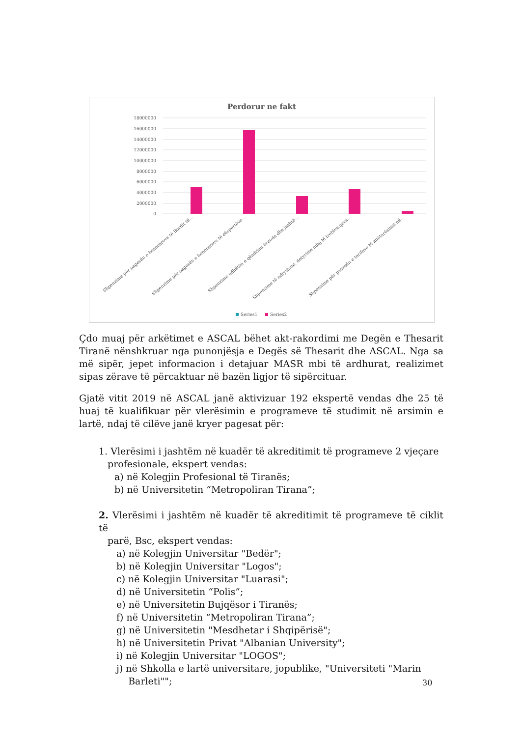Perdorur ne fakt
18000000
16000000
14000000
12000000
10000000
8000000
6000000
4000000
2000000
0
Shpenzime për pagesën e honorareve të Bordit të…
Shpenzime për pagesën e honorareve të ekspertëve…
Shpenzime udhëtim e qëndrimi brenda dhe jashtë…
Shpenzime të ndryshme, detyrime ndaj të tretëve,qera…
Shpenzime për pagesën e tarifave të anëtarësimit në…
Series1
Series2
Çdo muaj për arkëtimet e ASCAL bëhet akt-rakordimi me Degën e Thesarit Tiranë nënshkruar nga punonjësja e Degës së Thesarit dhe ASCAL. Nga sa më sipër, jepet informacion i detajuar MASR mbi të ardhurat, realizimet sipas zërave të përcaktuar në bazën ligjor të sipërcituar.
Gjatë vitit 2019 në ASCAL janë aktivizuar 192 ekspertë vendas dhe 25 të huaj të kualifikuar për vlerësimin e programeve të studimit në arsimin e lartë, ndaj të cilëve janë kryer pagesat për:
1. Vlerësimi i jashtëm në kuadër të akreditimit të programeve 2 vjeçare
profesionale, ekspert vendas:
a) në Kolegjin Profesional të Tiranës;
b) në Universitetin “Metropoliran Tirana”;
2. Vlerësimi i jashtëm në kuadër të akreditimit të programeve të ciklit të
parë, Bsc, ekspert vendas:
a) në Kolegjin Universitar "Bedër";
b) në Kolegjin Universitar "Logos";
c) në Kolegjin Universitar "Luarasi";
d) në Universitetin “Polis”;
e) në Universitetin Bujqësor i Tiranës;
f) në Universitetin “Metropoliran Tirana”;
g) në Universitetin "Mesdhetar i Shqipërisë";
h) në Universitetin Privat "Albanian University";
i) në Kolegjin Universitar "LOGOS";
j) në Shkolla e lartë universitare, jopublike, "Universiteti "Marin
Barleti"";
30